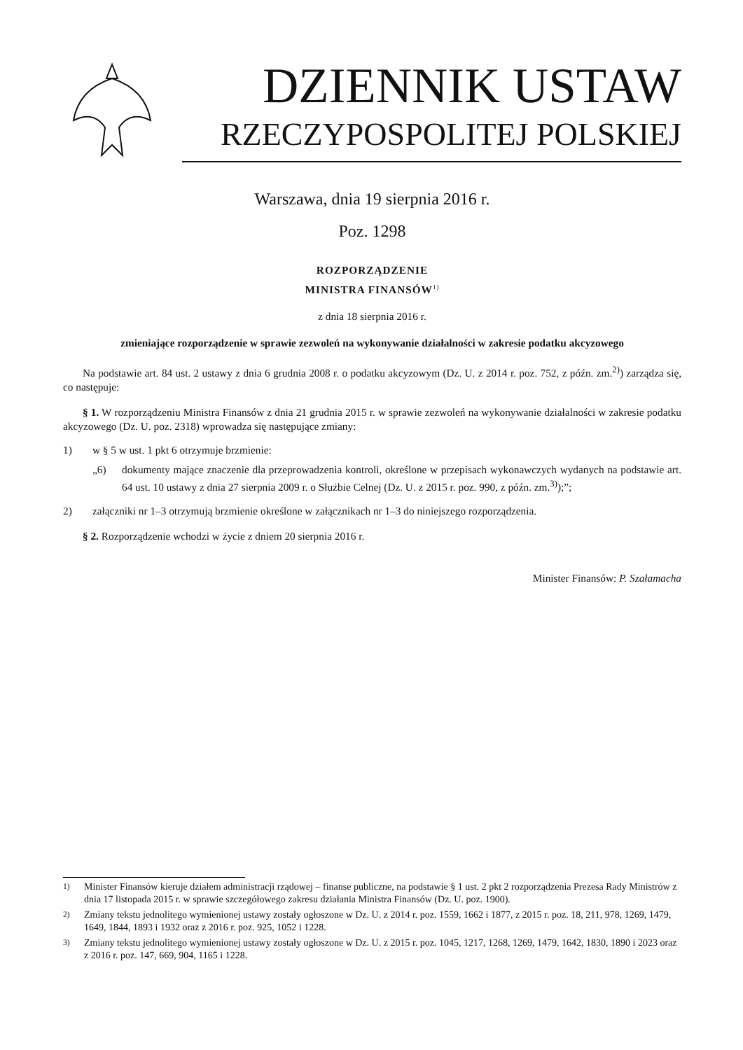DZIENNIK USTAW
RZECZYPOSPOLITEJ POLSKIEJ
Warszawa, dnia 19 sierpnia 2016 r.
Poz. 1298
ROZPORZĄDZENIE
MINISTRA FINANSÓW<sup>1)</sup>
z dnia 18 sierpnia 2016 r.
zmieniające rozporządzenie w sprawie zezwoleń na wykonywanie działalności w zakresie podatku akcyzowego
Na podstawie art. 84 ust. 2 ustawy z dnia 6 grudnia 2008 r. o podatku akcyzowym (Dz. U. z 2014 r. poz. 752, z późn. zm.<sup>2)</sup>) zarządza się, co następuje:
§ 1. W rozporządzeniu Ministra Finansów z dnia 21 grudnia 2015 r. w sprawie zezwoleń na wykonywanie działalności w zakresie podatku akcyzowego (Dz. U. poz. 2318) wprowadza się następujące zmiany:
1) w § 5 w ust. 1 pkt 6 otrzymuje brzmienie:
„6) dokumenty mające znaczenie dla przeprowadzenia kontroli, określone w przepisach wykonawczych wydanych na podstawie art. 64 ust. 10 ustawy z dnia 27 sierpnia 2009 r. o Służbie Celnej (Dz. U. z 2015 r. poz. 990, z późn. zm.<sup>3)</sup>);”;
2) załączniki nr 1–3 otrzymują brzmienie określone w załącznikach nr 1–3 do niniejszego rozporządzenia.
§ 2. Rozporządzenie wchodzi w życie z dniem 20 sierpnia 2016 r.
Minister Finansów: P. Szałamacha
<sup>1)</sup> Minister Finansów kieruje działem administracji rządowej – finanse publiczne, na podstawie § 1 ust. 2 pkt 2 rozporządzenia Prezesa Rady Ministrów z dnia 17 listopada 2015 r. w sprawie szczegółowego zakresu działania Ministra Finansów (Dz. U. poz. 1900).
<sup>2)</sup> Zmiany tekstu jednolitego wymienionej ustawy zostały ogłoszone w Dz. U. z 2014 r. poz. 1559, 1662 i 1877, z 2015 r. poz. 18, 211, 978, 1269, 1479, 1649, 1844, 1893 i 1932 oraz z 2016 r. poz. 925, 1052 i 1228.
<sup>3)</sup> Zmiany tekstu jednolitego wymienionej ustawy zostały ogłoszone w Dz. U. z 2015 r. poz. 1045, 1217, 1268, 1269, 1479, 1642, 1830, 1890 i 2023 oraz z 2016 r. poz. 147, 669, 904, 1165 i 1228.